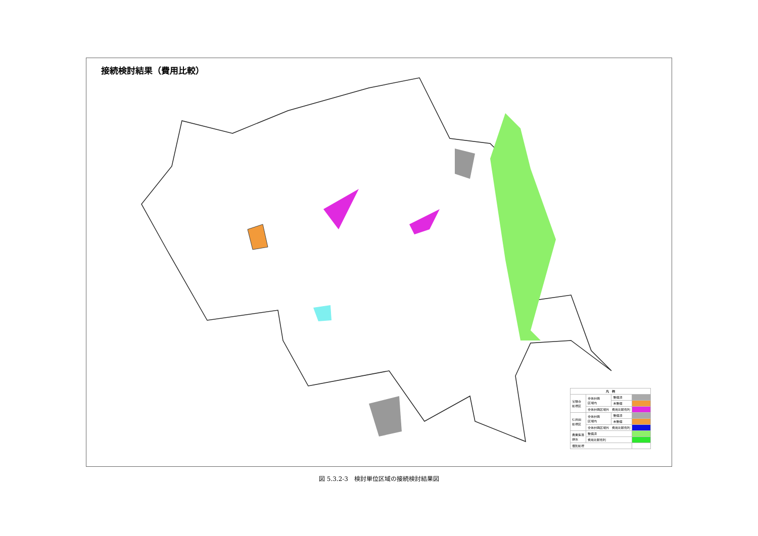接続検討結果（費用比較）
| 凡 例 | | | |
| --- | --- | --- | --- |
| 宝積寺 処理区 | 全体計画 区域内 | 整備済 | |
| | | 未整備 | |
| | 全体計画区域外 費用比較有利 | | |
| 仁井田 処理区 | 全体計画 区域内 | 整備済 | |
| | | 未整備 | |
| | 全体計画区域外 費用比較有利 | | |
| 農業集落 排水 | 整備済 | | |
| | 費用比較有利 | | |
| 個別処理 | | | |
図 5.3.2-3　検討単位区域の接続検討結果図